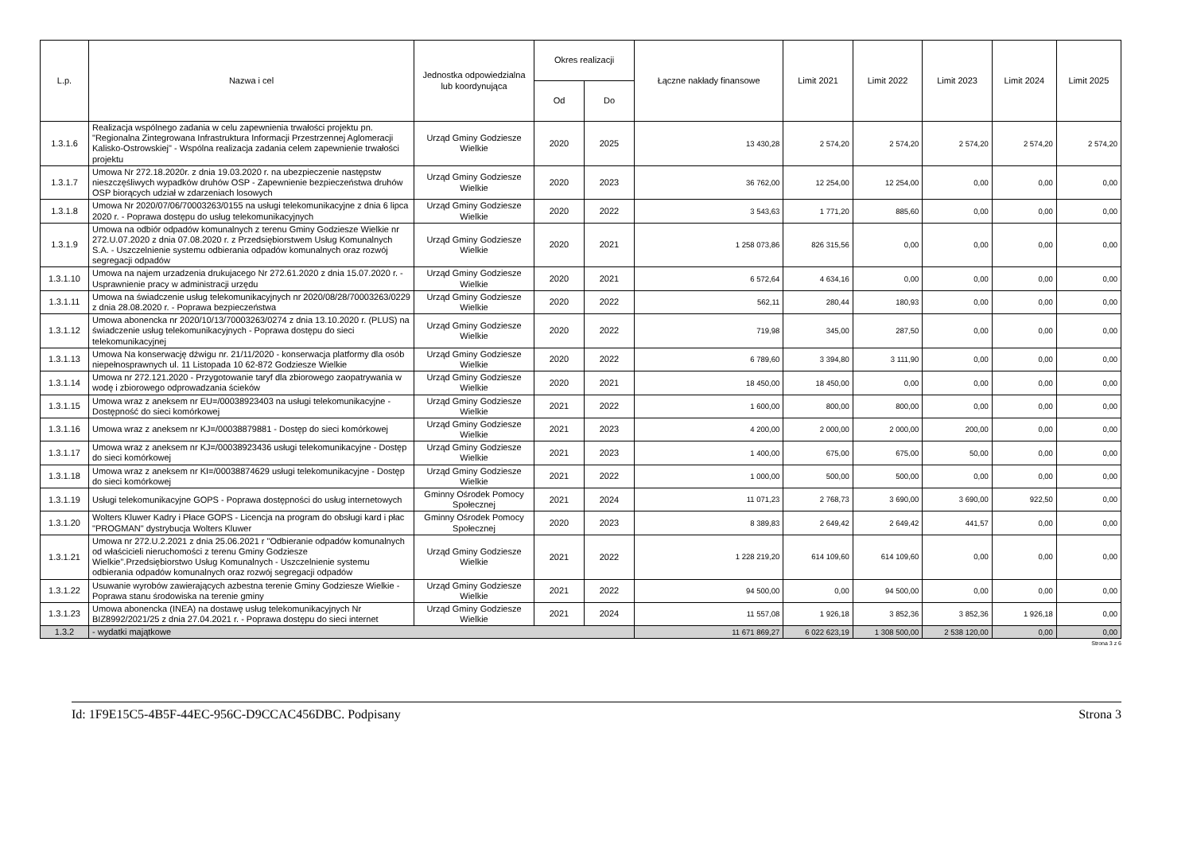| L.p. | Nazwa i cel | Jednostka odpowiedzialna lub koordynująca | Okres realizacji | | Łączne nakłady finansowe | Limit 2021 | Limit 2022 | Limit 2023 | Limit 2024 | Limit 2025 |
| --- | --- | --- | --- | --- | --- | --- | --- | --- | --- | --- |
| | | | Od | Do | | | | | | |
| 1.3.1.6 | Realizacja wspólnego zadania w celu zapewnienia trwałości projektu pn. "Regionalna Zintegrowana Infrastruktura Informacji Przestrzennej Aglomeracji Kalisko-Ostrowskiej" - Wspólna realizacja zadania celem zapewnienie trwałości projektu | Urząd Gminy Godziesze Wielkie | 2020 | 2025 | 13 430,28 | 2 574,20 | 2 574,20 | 2 574,20 | 2 574,20 | 2 574,20 |
| 1.3.1.7 | Umowa Nr 272.18.2020r. z dnia 19.03.2020 r. na ubezpieczenie następstw nieszczęśliwych wypadków druhów OSP - Zapewnienie bezpieczeństwa druhów OSP biorących udział w zdarzeniach losowych | Urząd Gminy Godziesze Wielkie | 2020 | 2023 | 36 762,00 | 12 254,00 | 12 254,00 | 0,00 | 0,00 | 0,00 |
| 1.3.1.8 | Umowa Nr 2020/07/06/70003263/0155 na usługi telekomunikacyjne z dnia 6 lipca 2020 r. - Poprawa dostępu do usług telekomunikacyjnych | Urząd Gminy Godziesze Wielkie | 2020 | 2022 | 3 543,63 | 1 771,20 | 885,60 | 0,00 | 0,00 | 0,00 |
| 1.3.1.9 | Umowa na odbiór odpadów komunalnych z terenu Gminy Godziesze Wielkie nr 272.U.07.2020 z dnia 07.08.2020 r. z Przedsiębiorstwem Usług Komunalnych S.A. - Uszczelnienie systemu odbierania odpadów komunalnych oraz rozwój segregacji odpadów | Urząd Gminy Godziesze Wielkie | 2020 | 2021 | 1 258 073,86 | 826 315,56 | 0,00 | 0,00 | 0,00 | 0,00 |
| 1.3.1.10 | Umowa na najem urzadzenia drukujacego Nr 272.61.2020 z dnia 15.07.2020 r. - Usprawnienie pracy w administracji urzędu | Urząd Gminy Godziesze Wielkie | 2020 | 2021 | 6 572,64 | 4 634,16 | 0,00 | 0,00 | 0,00 | 0,00 |
| 1.3.1.11 | Umowa na świadczenie usług telekomunikacyjnych nr 2020/08/28/70003263/0229 z dnia 28.08.2020 r. - Poprawa bezpieczeństwa | Urząd Gminy Godziesze Wielkie | 2020 | 2022 | 562,11 | 280,44 | 180,93 | 0,00 | 0,00 | 0,00 |
| 1.3.1.12 | Umowa abonencka nr 2020/10/13/70003263/0274 z dnia 13.10.2020 r. (PLUS) na świadczenie usług telekomunikacyjnych - Poprawa dostępu do sieci telekomunikacyjnej | Urząd Gminy Godziesze Wielkie | 2020 | 2022 | 719,98 | 345,00 | 287,50 | 0,00 | 0,00 | 0,00 |
| 1.3.1.13 | Umowa Na konserwację dźwigu nr. 21/11/2020 - konserwacja platformy dla osób niepełnosprawnych ul. 11 Listopada 10 62-872 Godziesze Wielkie | Urząd Gminy Godziesze Wielkie | 2020 | 2022 | 6 789,60 | 3 394,80 | 3 111,90 | 0,00 | 0,00 | 0,00 |
| 1.3.1.14 | Umowa nr 272.121.2020 - Przygotowanie taryf dla zbiorowego zaopatrywania w wodę i zbiorowego odprowadzania ścieków | Urząd Gminy Godziesze Wielkie | 2020 | 2021 | 18 450,00 | 18 450,00 | 0,00 | 0,00 | 0,00 | 0,00 |
| 1.3.1.15 | Umowa wraz z aneksem nr EU=/00038923403 na usługi telekomunikacyjne - Dostępność do sieci komórkowej | Urząd Gminy Godziesze Wielkie | 2021 | 2022 | 1 600,00 | 800,00 | 800,00 | 0,00 | 0,00 | 0,00 |
| 1.3.1.16 | Umowa wraz z aneksem nr KJ=/00038879881 - Dostęp do sieci komórkowej | Urząd Gminy Godziesze Wielkie | 2021 | 2023 | 4 200,00 | 2 000,00 | 2 000,00 | 200,00 | 0,00 | 0,00 |
| 1.3.1.17 | Umowa wraz z aneksem nr KJ=/00038923436 usługi telekomunikacyjne - Dostęp do sieci komórkowej | Urząd Gminy Godziesze Wielkie | 2021 | 2023 | 1 400,00 | 675,00 | 675,00 | 50,00 | 0,00 | 0,00 |
| 1.3.1.18 | Umowa wraz z aneksem nr KI=/00038874629 usługi telekomunikacyjne - Dostęp do sieci komórkowej | Urząd Gminy Godziesze Wielkie | 2021 | 2022 | 1 000,00 | 500,00 | 500,00 | 0,00 | 0,00 | 0,00 |
| 1.3.1.19 | Usługi telekomunikacyjne GOPS - Poprawa dostępności do usług internetowych | Gminny Ośrodek Pomocy Społecznej | 2021 | 2024 | 11 071,23 | 2 768,73 | 3 690,00 | 3 690,00 | 922,50 | 0,00 |
| 1.3.1.20 | Wolters Kluwer Kadry i Płace GOPS - Licencja na program do obsługi kard i płac "PROGMAN" dystrybucja Wolters Kluwer | Gminny Ośrodek Pomocy Społecznej | 2020 | 2023 | 8 389,83 | 2 649,42 | 2 649,42 | 441,57 | 0,00 | 0,00 |
| 1.3.1.21 | Umowa nr 272.U.2.2021 z dnia 25.06.2021 r "Odbieranie odpadów komunalnych od właścicieli nieruchomości z terenu Gminy Godziesze Wielkie".Przedsiębiorstwo Usług Komunalnych - Uszczelnienie systemu odbierania odpadów komunalnych oraz rozwój segregacji odpadów | Urząd Gminy Godziesze Wielkie | 2021 | 2022 | 1 228 219,20 | 614 109,60 | 614 109,60 | 0,00 | 0,00 | 0,00 |
| 1.3.1.22 | Usuwanie wyrobów zawierających azbestna terenie Gminy Godziesze Wielkie - Poprawa stanu środowiska na terenie gminy | Urząd Gminy Godziesze Wielkie | 2021 | 2022 | 94 500,00 | 0,00 | 94 500,00 | 0,00 | 0,00 | 0,00 |
| 1.3.1.23 | Umowa abonencka (INEA) na dostawę usług telekomunikacyjnych Nr BIZ8992/2021/25 z dnia 27.04.2021 r. - Poprawa dostępu do sieci internet | Urząd Gminy Godziesze Wielkie | 2021 | 2024 | 11 557,08 | 1 926,18 | 3 852,36 | 3 852,36 | 1 926,18 | 0,00 |
| 1.3.2 | - wydatki majątkowe | | | | 11 671 869,27 | 6 022 623,19 | 1 308 500,00 | 2 538 120,00 | 0,00 | 0,00 |
Strona 3 z 6
Id: 1F9E15C5-4B5F-44EC-956C-D9CCAC456DBC. Podpisany Strona 3